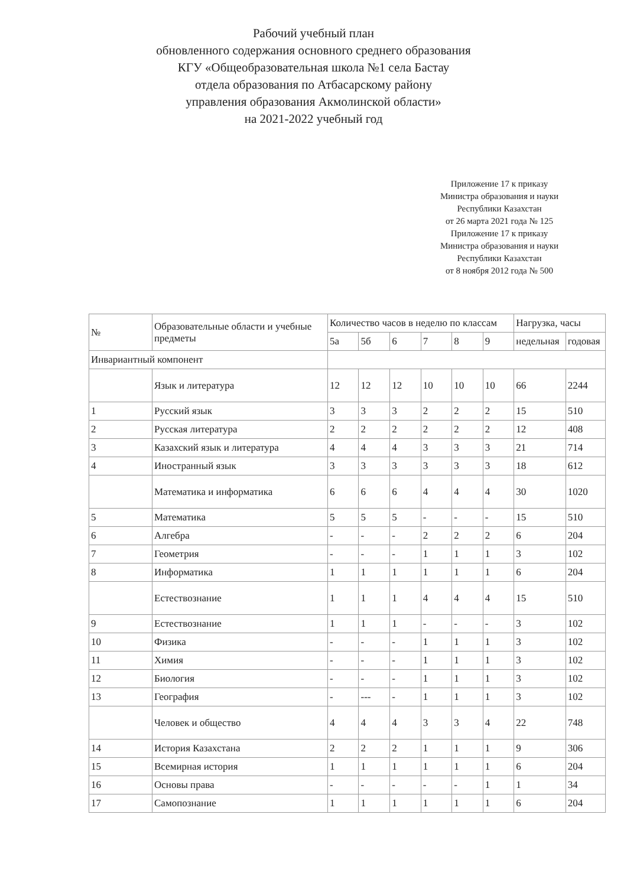Рабочий учебный план
обновленного содержания основного среднего образования
КГУ «Общеобразовательная школа №1 села Бастау
отдела образования по Атбасарскому району
управления образования Акмолинской области»
на 2021-2022 учебный год
Приложение 17 к приказу
Министра образования и науки
Республики Казахстан
от 26 марта 2021 года № 125
Приложение 17 к приказу
Министра образования и науки
Республики Казахстан
от 8 ноября 2012 года № 500
| № | Образовательные области и учебные предметы | Количество часов в неделю по классам | | | | | | Нагрузка, часы | |
| --- | --- | --- | --- | --- | --- | --- | --- | --- | --- |
| | | 5а | 5б | 6 | 7 | 8 | 9 | недельная | годовая |
| Инвариантный компонент | | | | | | | | | |
| | Язык и литература | 12 | 12 | 12 | 10 | 10 | 10 | 66 | 2244 |
| 1 | Русский язык | 3 | 3 | 3 | 2 | 2 | 2 | 15 | 510 |
| 2 | Русская литература | 2 | 2 | 2 | 2 | 2 | 2 | 12 | 408 |
| 3 | Казахский язык и литература | 4 | 4 | 4 | 3 | 3 | 3 | 21 | 714 |
| 4 | Иностранный язык | 3 | 3 | 3 | 3 | 3 | 3 | 18 | 612 |
| | Математика и информатика | 6 | 6 | 6 | 4 | 4 | 4 | 30 | 1020 |
| 5 | Математика | 5 | 5 | 5 | - | - | - | 15 | 510 |
| 6 | Алгебра | - | - | - | 2 | 2 | 2 | 6 | 204 |
| 7 | Геометрия | - | - | - | 1 | 1 | 1 | 3 | 102 |
| 8 | Информатика | 1 | 1 | 1 | 1 | 1 | 1 | 6 | 204 |
| | Естествознание | 1 | 1 | 1 | 4 | 4 | 4 | 15 | 510 |
| 9 | Естествознание | 1 | 1 | 1 | - | - | - | 3 | 102 |
| 10 | Физика | - | - | - | 1 | 1 | 1 | 3 | 102 |
| 11 | Химия | - | - | - | 1 | 1 | 1 | 3 | 102 |
| 12 | Биология | - | - | - | 1 | 1 | 1 | 3 | 102 |
| 13 | География | - | --- | - | 1 | 1 | 1 | 3 | 102 |
| | Человек и общество | 4 | 4 | 4 | 3 | 3 | 4 | 22 | 748 |
| 14 | История Казахстана | 2 | 2 | 2 | 1 | 1 | 1 | 9 | 306 |
| 15 | Всемирная история | 1 | 1 | 1 | 1 | 1 | 1 | 6 | 204 |
| 16 | Основы права | - | - | - | - | - | 1 | 1 | 34 |
| 17 | Самопознание | 1 | 1 | 1 | 1 | 1 | 1 | 6 | 204 |